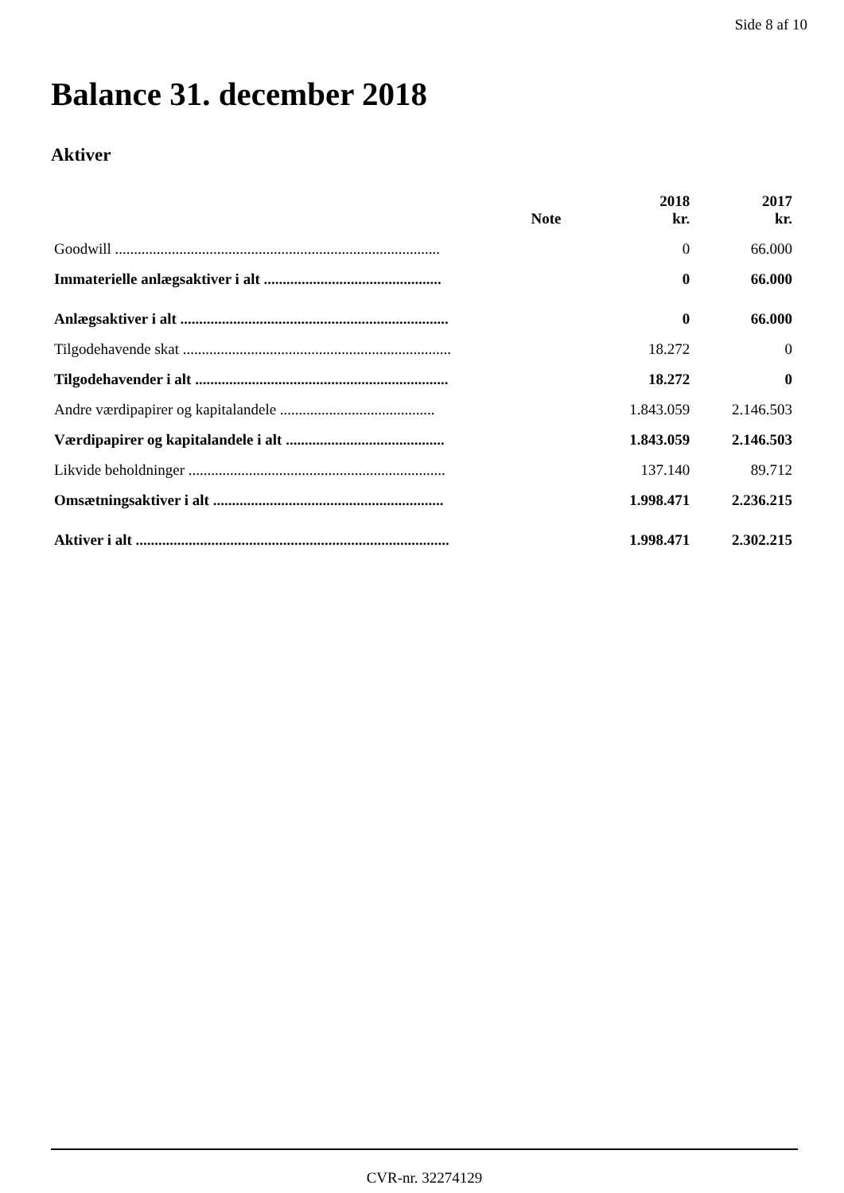Side 8 af 10
Balance 31. december 2018
Aktiver
| | Note | 2018 kr. | 2017 kr. |
| --- | --- | --- | --- |
| Goodwill ...................................................................................... | | 0 | 66.000 |
| Immaterielle anlægsaktiver i alt ............................................... | | 0 | 66.000 |
| Anlægsaktiver i alt ....................................................................... | | 0 | 66.000 |
| Tilgodehavende skat ....................................................................... | | 18.272 | 0 |
| Tilgodehavender i alt ................................................................... | | 18.272 | 0 |
| Andre værdipapirer og kapitalandele ......................................... | | 1.843.059 | 2.146.503 |
| Værdipapirer og kapitalandele i alt .......................................... | | 1.843.059 | 2.146.503 |
| Likvide beholdninger .................................................................... | | 137.140 | 89.712 |
| Omsætningsaktiver i alt ............................................................. | | 1.998.471 | 2.236.215 |
| Aktiver i alt ................................................................................... | | 1.998.471 | 2.302.215 |
CVR-nr. 32274129